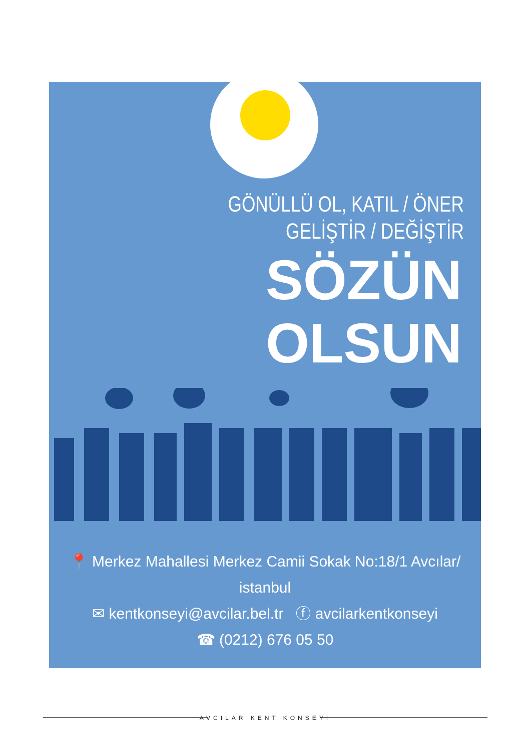GÖNÜLLÜ OL, KATIL / ÖNER
GELİŞTİR / DEĞİŞTİR
SÖZÜN
OLSUN
📍 Merkez Mahallesi Merkez Camii Sokak No:18/1 Avcılar/ istanbul
✉ kentkonseyi@avcilar.bel.tr ⓕ avcilarkentkonseyi
☎ (0212) 676 05 50
AVCILAR KENT KONSEYİ